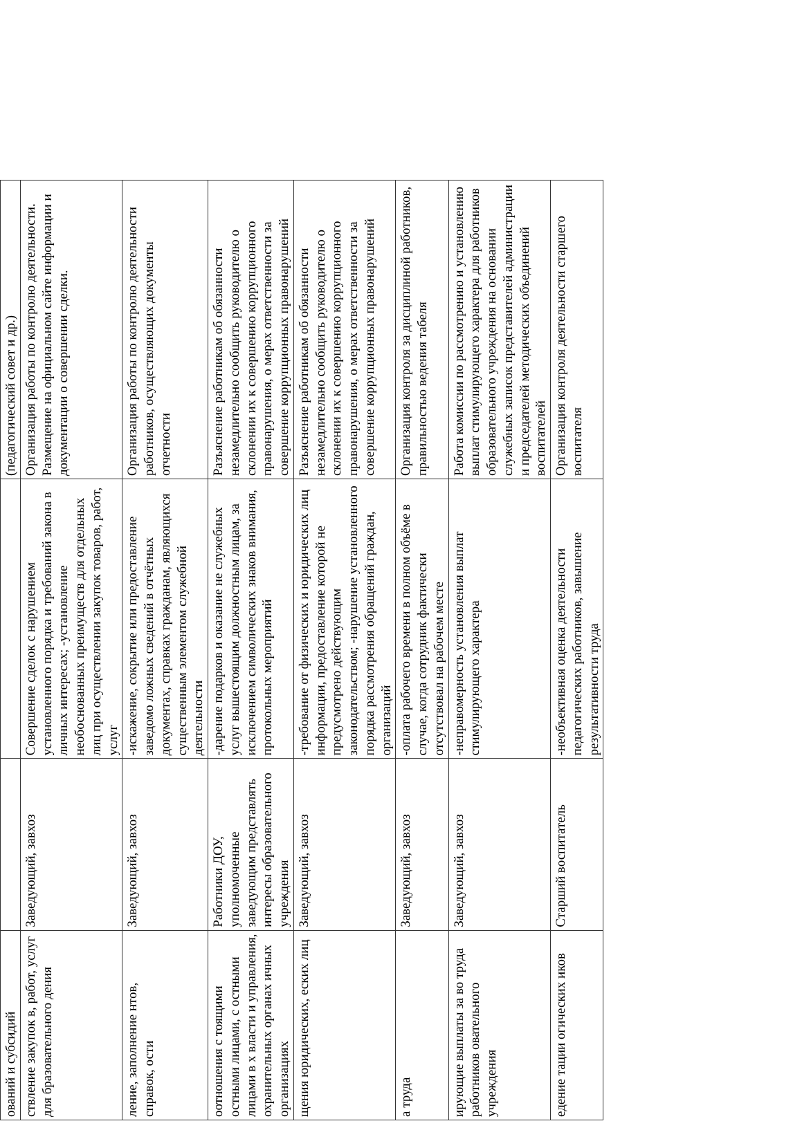| ований и субсидий | | | (педагогический совет и др.) |
| ствление закупок в, работ, услуг для бразовательного дения | Заведующий, завхоз | Совершение сделок с нарушением установленного порядка и требований закона в личных интересах; -установление необоснованных преимуществ для отдельных лиц при осуществлении закупок товаров, работ, услуг | Организация работы по контролю деятельности. Размещение на официальном сайте информации и документации о совершении сделки. |
| ление, заполнение нтов, справок, ости | Заведующий, завхоз | -искажение, сокрытие или предоставление заведомо ложных сведений в отчётных документах, справках гражданам, являющихся существенным элементом служебной деятельности | Организация работы по контролю деятельности работников, осуществляющих документы отчетности |
| оотношения с тоящими остными лицами, с остными лицами в х власти и управления, охранительных органах ичных организациях | Работники ДОУ, уполномоченные заведующим представлять интересы образовательного учреждения | -дарение подарков и оказание не служебных услуг вышестоящим должностным лицам, за исключением символических знаков внимания, протокольных мероприятий | Разъяснение работникам об обязанности незамедлительно сообщить руководителю о склонении их к совершению коррупционного правонарушения, о мерах ответственности за совершение коррупционных правонарушений |
| щения юридических, еских лиц | Заведующий, завхоз | -требование от физических и юридических лиц информации, предоставление которой не предусмотрено действующим законодательством; -нарушение установленного порядка рассмотрения обращений граждан, организаций | Разъяснение работникам об обязанности незамедлительно сообщить руководителю о склонении их к совершению коррупционного правонарушения, о мерах ответственности за совершение коррупционных правонарушений |
| а труда | Заведующий, завхоз | -оплата рабочего времени в полном объёме в случае, когда сотрудник фактически отсутствовал на рабочем месте | Организация контроля за дисциплиной работников, правильностью ведения табеля |
| ирующие выплаты за во труда работников овательного учреждения | Заведующий, завхоз | -неправомерность установления выплат стимулирующего характера | Работа комиссии по рассмотрению и установлению выплат стимулирующего характера для работников образовательного учреждения на основании служебных записок представителей администрации и председателей методических объединений воспитателей |
| едение тации огических иков | Старший воспитатель | -необъективная оценка деятельности педагогических работников, завышение результативности труда | Организация контроля деятельности старшего воспитателя |